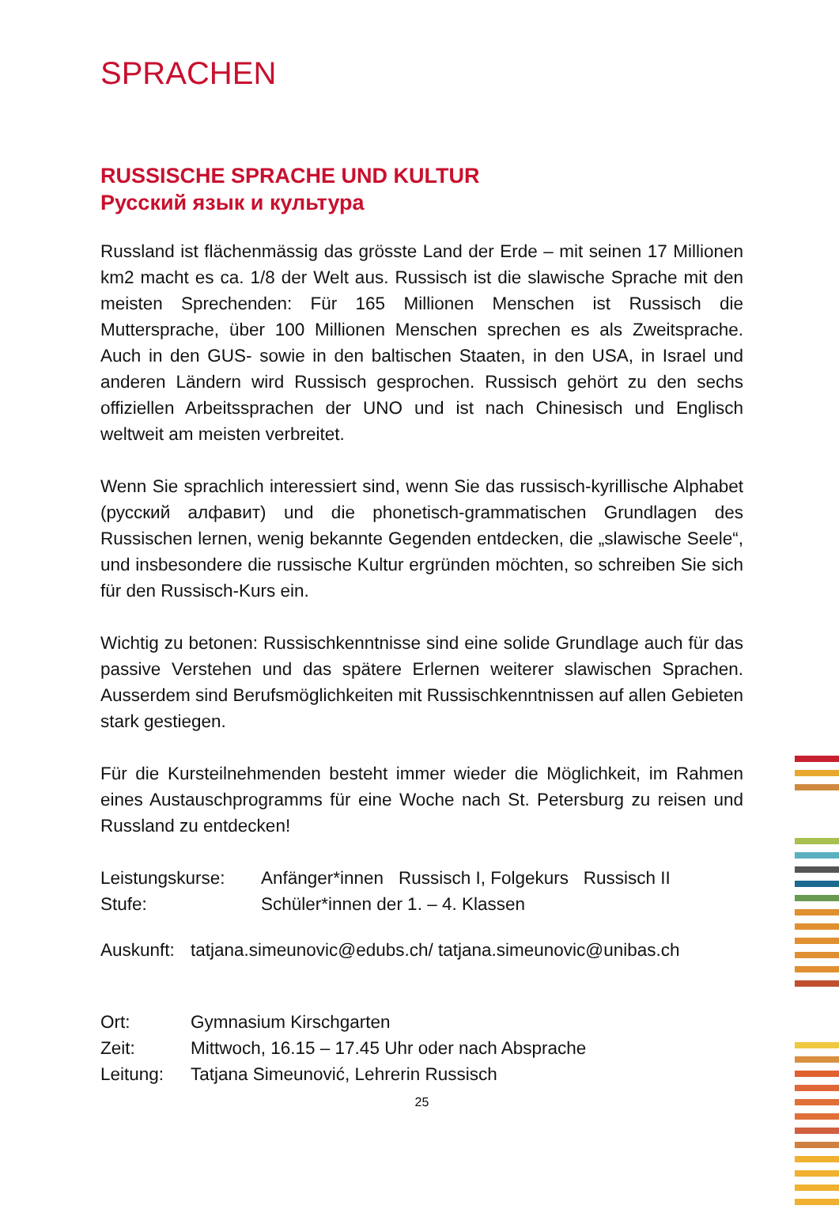SPRACHEN
RUSSISCHE SPRACHE UND KULTUR
Русский язык и культура
Russland ist flächenmässig das grösste Land der Erde – mit seinen 17 Millionen km2 macht es ca. 1/8 der Welt aus. Russisch ist die slawische Sprache mit den meisten Sprechenden: Für 165 Millionen Menschen ist Russisch die Muttersprache, über 100 Millionen Menschen sprechen es als Zweitsprache. Auch in den GUS- sowie in den baltischen Staaten, in den USA, in Israel und anderen Ländern wird Russisch gesprochen. Russisch gehört zu den sechs offiziellen Arbeitssprachen der UNO und ist nach Chinesisch und Englisch weltweit am meisten verbreitet.
Wenn Sie sprachlich interessiert sind, wenn Sie das russisch-kyrillische Alphabet (русский алфавит) und die phonetisch-grammatischen Grundlagen des Russischen lernen, wenig bekannte Gegenden entdecken, die „slawische Seele“, und insbesondere die russische Kultur ergründen möchten, so schreiben Sie sich für den Russisch-Kurs ein.
Wichtig zu betonen: Russischkenntnisse sind eine solide Grundlage auch für das passive Verstehen und das spätere Erlernen weiterer slawischen Sprachen. Ausserdem sind Berufsmöglichkeiten mit Russischkenntnissen auf allen Gebieten stark gestiegen.
Für die Kursteilnehmenden besteht immer wieder die Möglichkeit, im Rahmen eines Austauschprogramms für eine Woche nach St. Petersburg zu reisen und Russland zu entdecken!
Leistungskurse: Anfänger*innen Russisch I, Folgekurs Russisch II
Stufe: Schüler*innen der 1. – 4. Klassen
Auskunft: tatjana.simeunovic@edubs.ch/ tatjana.simeunovic@unibas.ch
Ort: Gymnasium Kirschgarten
Zeit: Mittwoch, 16.15 – 17.45 Uhr oder nach Absprache
Leitung: Tatjana Simeunović, Lehrerin Russisch
25